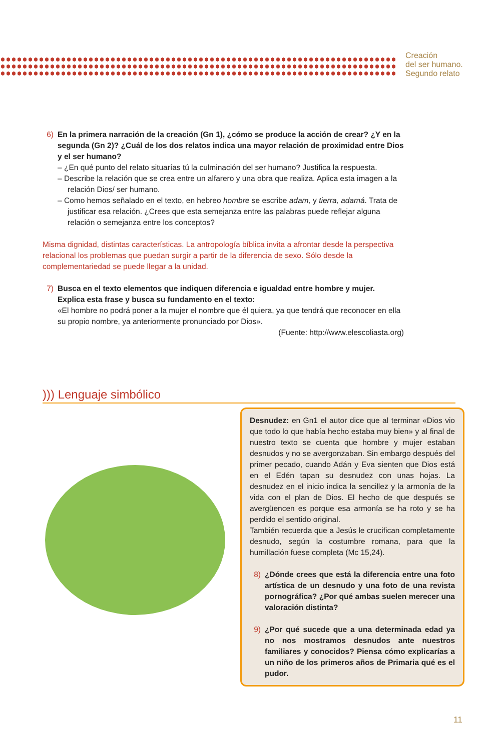Creación
del ser humano.
Segundo relato
6) En la primera narración de la creación (Gn 1), ¿cómo se produce la acción de crear? ¿Y en la segunda (Gn 2)? ¿Cuál de los dos relatos indica una mayor relación de proximidad entre Dios y el ser humano?
– ¿En qué punto del relato situarías tú la culminación del ser humano? Justifica la respuesta.
– Describe la relación que se crea entre un alfarero y una obra que realiza. Aplica esta imagen a la relación Dios/ ser humano.
– Como hemos señalado en el texto, en hebreo hombre se escribe adam, y tierra, adamá. Trata de justificar esa relación. ¿Crees que esta semejanza entre las palabras puede reflejar alguna relación o semejanza entre los conceptos?
Misma dignidad, distintas características. La antropología bíblica invita a afrontar desde la perspectiva relacional los problemas que puedan surgir a partir de la diferencia de sexo. Sólo desde la complementariedad se puede llegar a la unidad.
7) Busca en el texto elementos que indiquen diferencia e igualdad entre hombre y mujer. Explica esta frase y busca su fundamento en el texto:
«El hombre no podrá poner a la mujer el nombre que él quiera, ya que tendrá que reconocer en ella su propio nombre, ya anteriormente pronunciado por Dios».
(Fuente: http://www.elescoliasta.org)
))) Lenguaje simbólico
Desnudez: en Gn1 el autor dice que al terminar «Dios vio que todo lo que había hecho estaba muy bien» y al final de nuestro texto se cuenta que hombre y mujer estaban desnudos y no se avergonzaban. Sin embargo después del primer pecado, cuando Adán y Eva sienten que Dios está en el Edén tapan su desnudez con unas hojas. La desnudez en el inicio indica la sencillez y la armonía de la vida con el plan de Dios. El hecho de que después se avergüencen es porque esa armonía se ha roto y se ha perdido el sentido original.
También recuerda que a Jesús le crucifican completamente desnudo, según la costumbre romana, para que la humillación fuese completa (Mc 15,24).
8) ¿Dónde crees que está la diferencia entre una foto artística de un desnudo y una foto de una revista pornográfica? ¿Por qué ambas suelen merecer una valoración distinta?
9) ¿Por qué sucede que a una determinada edad ya no nos mostramos desnudos ante nuestros familiares y conocidos? Piensa cómo explicarías a un niño de los primeros años de Primaria qué es el pudor.
11